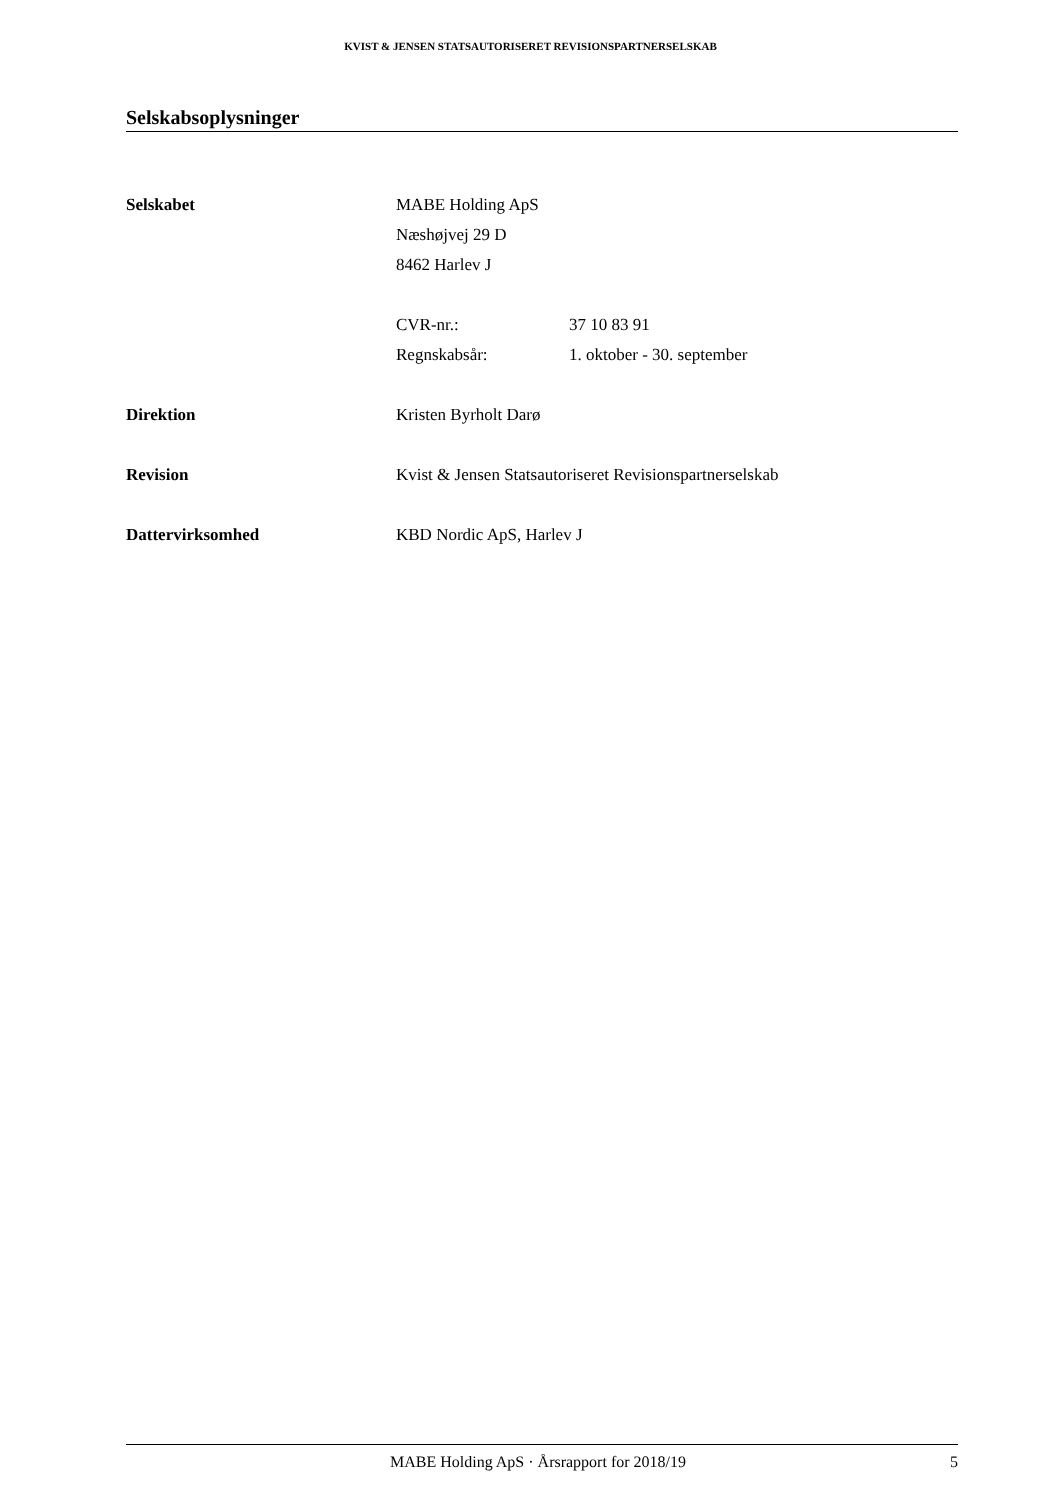KVIST & JENSEN STATSAUTORISERET REVISIONSPARTNERSELSKAB
Selskabsoplysninger
Selskabet MABE Holding ApS
Næshøjvej 29 D
8462 Harlev J
CVR-nr.: 37 10 83 91
Regnskabsår: 1. oktober - 30. september
Direktion Kristen Byrholt Darø
Revision Kvist & Jensen Statsautoriseret Revisionspartnerselskab
Dattervirksomhed KBD Nordic ApS, Harlev J
MABE Holding ApS · Årsrapport for 2018/19 5